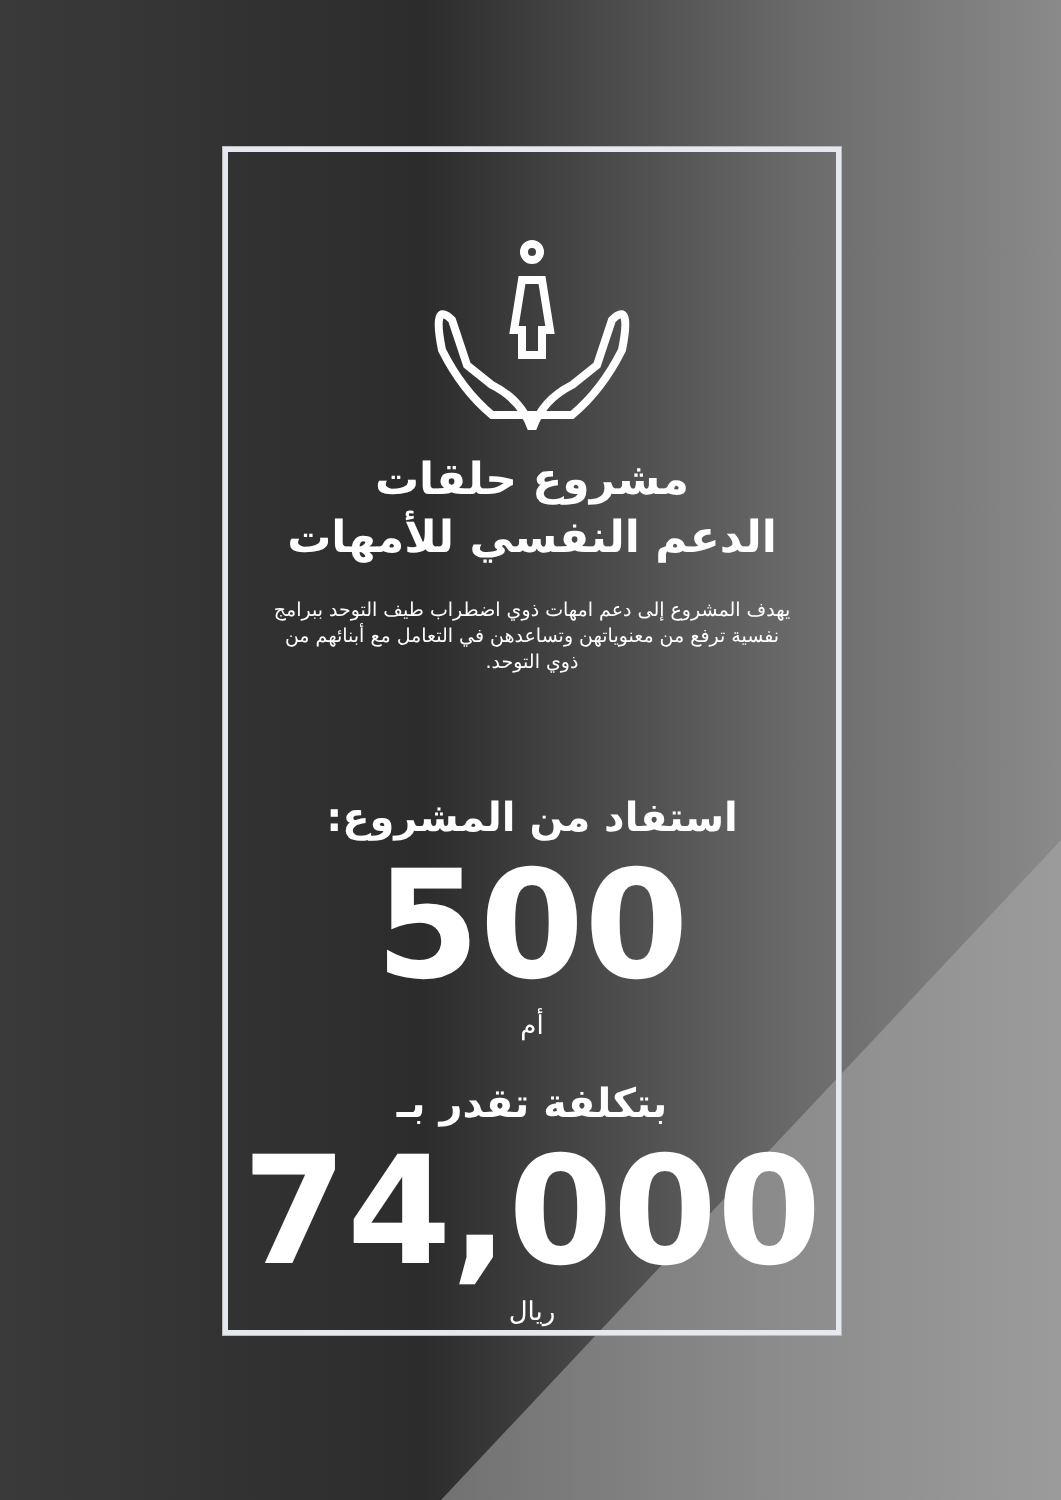مشروع حلقات
الدعم النفسي للأمهات
يهدف المشروع إلى دعم امهات ذوي اضطراب طيف التوحد ببرامج نفسية ترفع من معنوياتهن وتساعدهن في التعامل مع أبنائهم من ذوي التوحد.
استفاد من المشروع:
500
أم
بتكلفة تقدر بـ
74,000
ريال